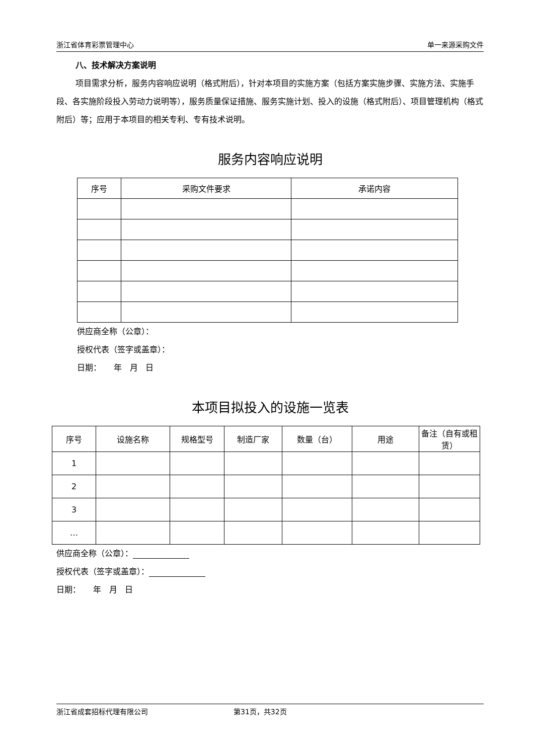浙江省体育彩票管理中心 单一来源采购文件
八、技术解决方案说明
项目需求分析，服务内容响应说明（格式附后），针对本项目的实施方案（包括方案实施步骤、实施方法、实施手段、各实施阶段投入劳动力说明等），服务质量保证措施、服务实施计划、投入的设施（格式附后）、项目管理机构（格式附后）等；应用于本项目的相关专利、专有技术说明。
服务内容响应说明
| 序号 | 采购文件要求 | 承诺内容 |
供应商全称（公章）：
授权代表（签字或盖章）：
日期： 年 月 日
本项目拟投入的设施一览表
| 序号 | 设施名称 | 规格型号 | 制造厂家 | 数量（台） | 用途 | 备注（自有或租赁） |
| 1 | | | | | | |
| 2 | | | | | | |
| 3 | | | | | | |
| … | | | | | | |
供应商全称（公章）：
授权代表（签字或盖章）：
日期： 年 月 日
浙江省成套招标代理有限公司 第31页，共32页